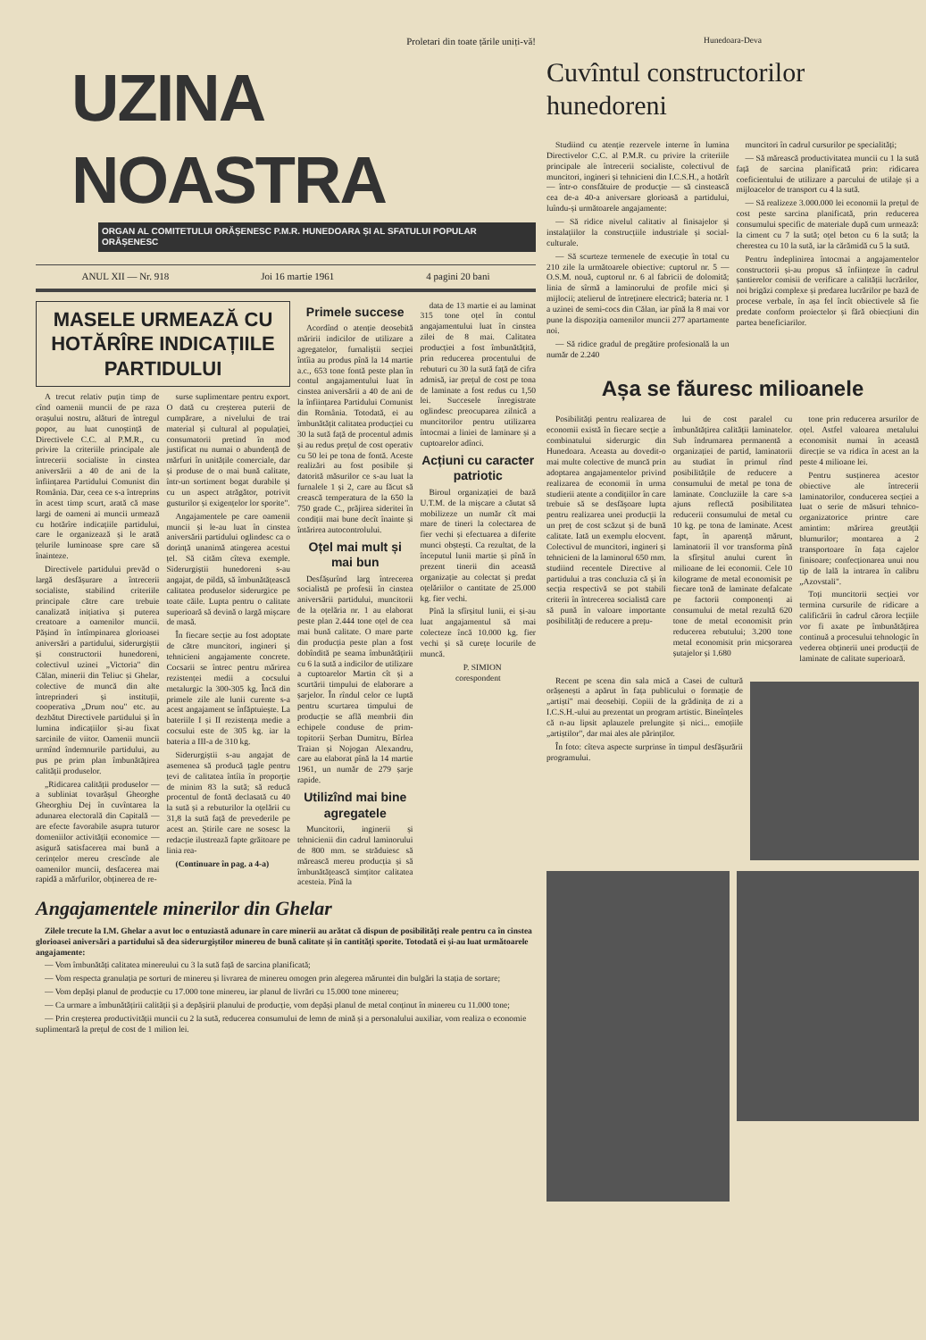Proletari din toate țările uniți-vă!
UZINA NOASTRA
ORGAN AL COMITETULUI ORĂȘENESC P.M.R. HUNEDOARA ȘI AL SFATULUI POPULAR ORĂȘENESC
ANUL XII — Nr. 918 Joi 16 martie 1961 4 pagini 20 bani
MASELE URMEAZĂ CU HOTĂRÎRE INDICAȚIILE PARTIDULUI
A trecut relativ puțin timp de cînd oamenii muncii de pe raza orașului nostru, alături de întregul popor, au luat cunoștință de Directivele C.C. al P.M.R., cu privire la criteriile principale ale întrecerii socialiste în cinstea aniversării a 40 de ani de la înființarea Partidului Comunist din România. Dar, ceea ce s-a întreprins în acest timp scurt, arată că mase largi de oameni ai muncii urmează cu hotărîre indicațiile partidului, care le organizează și le arată țelurile luminoase spre care să înainteze.
Directivele partidului prevăd o largă desfășurare a întrecerii socialiste, stabilind criteriile principale către care trebuie canalizată inițiativa și puterea creatoare a oamenilor muncii. Pășind în întîmpinarea glorioasei aniversări a partidului, siderurgiștii și constructorii hunedoreni, colectivul uzinei „Victoria" din Călan, minerii din Teliuc și Ghelar, colective de muncă din alte întreprinderi și instituții, cooperativa „Drum nou" etc. au dezbătut Directivele partidului și în lumina indicațiilor și-au fixat sarcinile de viitor. Oamenii muncii urmînd îndemnurile partidului, au pus pe prim plan îmbunătățirea calității produselor.
„Ridicarea calității produselor — a subliniat tovarășul Gheorghe Gheorghiu Dej în cuvîntarea la adunarea electorală din Capitală — are efecte favorabile asupra tuturor domeniilor activității economice — asigură satisfacerea mai bună a cerințelor mereu crescînde ale oamenilor muncii, desfacerea mai rapidă a mărfurilor, obținerea de re-
surse suplimentare pentru export. O dată cu creșterea puterii de cumpărare, a nivelului de trai material și cultural al populației, consumatorii pretind în mod justificat nu numai o abundență de mărfuri în unitățile comerciale, dar și produse de o mai bună calitate, într-un sortiment bogat durabile și cu un aspect atrăgător, potrivit gusturilor și exigențelor lor sporite".
Angajamentele pe care oamenii muncii și le-au luat în cinstea aniversării partidului oglindesc ca o dorință unanimă atingerea acestui țel. Să cităm cîteva exemple. Siderurgiștii hunedoreni s-au angajat, de pildă, să îmbunătățească calitatea produselor siderurgice pe toate căile. Lupta pentru o calitate superioară să devină o largă mișcare de masă.
În fiecare secție au fost adoptate de către muncitori, ingineri și tehnicieni angajamente concrete. Cocsarii se întrec pentru mărirea rezistenței medii a cocsului metalurgic la 300-305 kg. Încă din primele zile ale lunii curente s-a acest angajament se înfăptuiește. La bateriile I și II rezistența medie a cocsului este de 305 kg. iar la bateria a III-a de 310 kg.
Siderurgiștii s-au angajat de asemenea să producă țagle pentru țevi de calitatea întîia în proporție de minim 83 la sută; să reducă procentul de fontă declasată cu 40 la sută și a rebuturilor la oțelării cu 31,8 la sută față de prevederile pe acest an. Știrile care ne sosesc la redacție ilustrează fapte grăitoare pe linia rea-
(Continuare în pag. a 4-a)
Primele succese
Acordînd o atenție deosebită măririi indicilor de utilizare a agregatelor, furnaliștii secției întîia au produs pînă la 14 martie a.c., 653 tone fontă peste plan în contul angajamentului luat în cinstea aniversării a 40 de ani de la înființarea Partidului Comunist din România. Totodată, ei au îmbunătățit calitatea producției cu 30 la sută față de procentul admis și au redus prețul de cost operativ cu 50 lei pe tona de fontă. Aceste realizări au fost posibile și datorită măsurilor ce s-au luat la furnalele 1 și 2, care au făcut să crească temperatura de la 650 la 750 grade C., prăjirea sideritei în condiții mai bune decît înainte și întărirea autocontrolului.
Oțel mai mult și mai bun
Desfășurînd larg întrecerea socialistă pe profesii în cinstea aniversării partidului, muncitorii de la oțelăria nr. 1 au elaborat peste plan 2.444 tone oțel de cea mai bună calitate. O mare parte din producția peste plan a fost dobîndită pe seama îmbunătățirii cu 6 la sută a indicilor de utilizare a cuptoarelor Martin cît și a scurtării timpului de elaborare a șarjelor. În rîndul celor ce luptă pentru scurtarea timpului de producție se află membrii din echipele conduse de prim-topitorii Șerban Dumitru, Bîrlea Traian și Nojogan Alexandru, care au elaborat pînă la 14 martie 1961, un număr de 279 șarje rapide.
Utilizînd mai bine agregatele
Muncitorii, inginerii și tehnicienii din cadrul laminorului de 800 mm. se străduiesc să mărească mereu producția și să îmbunătățească simțitor calitatea acesteia. Pînă la
data de 13 martie ei au laminat 315 tone oțel în contul angajamentului luat în cinstea zilei de 8 mai. Calitatea producției a fost îmbunătățită, prin reducerea procentului de rebuturi cu 30 la sută față de cifra admisă, iar prețul de cost pe tona de laminate a fost redus cu 1,50 lei. Succesele înregistrate oglindesc preocuparea zilnică a muncitorilor pentru utilizarea întocmai a liniei de laminare și a cuptoarelor adînci.
Acțiuni cu caracter patriotic
Biroul organizației de bază U.T.M. de la mișcare a căutat să mobilizeze un număr cît mai mare de tineri la colectarea de fier vechi și efectuarea a diferite munci obștești. Ca rezultat, de la începutul lunii martie și pînă în prezent tinerii din această organizație au colectat și predat oțelăriilor o cantitate de 25.000 kg. fier vechi.
Pînă la sfîrșitul lunii, ei și-au luat angajamentul să mai colecteze încă 10.000 kg. fier vechi și să curețe locurile de muncă.
P. SIMION
corespondent
Angajamentele minerilor din Ghelar
Zilele trecute la I.M. Ghelar a avut loc o entuziastă adunare în care minerii au arătat că dispun de posibilități reale pentru ca în cinstea glorioasei aniversări a partidului să dea siderurgiștilor minereu de bună calitate și în cantități sporite. Totodată ei și-au luat următoarele angajamente:
— Vom îmbunătăți calitatea minereului cu 3 la sută față de sarcina planificată;
— Vom respecta granulația pe sorturi de minereu și livrarea de minereu omogen prin alegerea măruntei din bulgări la stația de sortare;
— Vom depăși planul de producție cu 17.000 tone minereu, iar planul de livrări cu 15.000 tone minereu;
— Ca urmare a îmbunătățirii calității și a depășirii planului de producție, vom depăși planul de metal conținut în minereu cu 11.000 tone;
— Prin creșterea productivității muncii cu 2 la sută, reducerea consumului de lemn de mină și a personalului auxiliar, vom realiza o economie suplimentară la prețul de cost de 1 milion lei.
Hunedoara-Deva
Cuvîntul constructorilor hunedoreni
Studiind cu atenție rezervele interne în lumina Directivelor C.C. al P.M.R. cu privire la criteriile principale ale întrecerii socialiste, colectivul de muncitori, ingineri și tehnicieni din I.C.S.H., a hotărît — într-o consfătuire de producție — să cinstească cea de-a 40-a aniversare glorioasă a partidului, luîndu-și următoarele angajamente:
— Să ridice nivelul calitativ al finisajelor și instalațiilor la construcțiile industriale și social-culturale.
— Să scurteze termenele de execuție în total cu 210 zile la următoarele obiective: cuptorul nr. 5 — O.S.M. nouă, cuptorul nr. 6 al fabricii de dolomită; linia de sîrmă a laminorului de profile mici și mijlocii; atelierul de întreținere electrică; bateria nr. 1 a uzinei de semi-cocs din Călan, iar pînă la 8 mai vor pune la dispoziția oamenilor muncii 277 apartamente noi.
— Să ridice gradul de pregătire profesională la un număr de 2.240
muncitori în cadrul cursurilor pe specialități;
— Să mărească productivitatea muncii cu 1 la sută față de sarcina planificată prin: ridicarea coeficientului de utilizare a parcului de utilaje și a mijloacelor de transport cu 4 la sută.
— Să realizeze 3.000.000 lei economii la prețul de cost peste sarcina planificată, prin reducerea consumului specific de materiale după cum urmează: la ciment cu 7 la sută; oțel beton cu 6 la sută; la cherestea cu 10 la sută, iar la cărămidă cu 5 la sută.
Pentru îndeplinirea întocmai a angajamentelor constructorii și-au propus să înființeze în cadrul șantierelor comisii de verificare a calității lucrărilor, noi brigăzi complexe și predarea lucrărilor pe bază de procese verbale, în așa fel încît obiectivele să fie predate conform proiectelor și fără obiecțiuni din partea beneficiarilor.
Așa se făuresc milioanele
Posibilități pentru realizarea de economii există în fiecare secție a combinatului siderurgic din Hunedoara. Aceasta au dovedit-o mai multe colective de muncă prin adoptarea angajamentelor privind realizarea de economii în urma studierii atente a condițiilor în care trebuie să se desfășoare lupta pentru realizarea unei producții la un preț de cost scăzut și de bună calitate. Iată un exemplu elocvent. Colectivul de muncitori, ingineri și tehnicieni de la laminorul 650 mm. studiind recentele Directive al partidului a tras concluzia că și în secția respectivă se pot stabili criterii în întrecerea socialistă care să pună în valoare importante posibilități de reducere a prețu-
lui de cost paralel cu îmbunătățirea calității laminatelor. Sub îndrumarea permanentă a organizației de partid, laminatorii au studiat în primul rînd posibilitățile de reducere a consumului de metal pe tona de laminate. Concluziile la care s-a ajuns reflectă posibilitatea reducerii consumului de metal cu 10 kg. pe tona de laminate. Acest fapt, în aparență mărunt, laminatorii îl vor transforma pînă la sfîrșitul anului curent în milioane de lei economii. Cele 10 kilograme de metal economisit pe fiecare tonă de laminate defalcate pe factorii componenți ai consumului de metal rezultă 620 tone de metal economisit prin reducerea rebutului; 3.200 tone metal economisit prin micșorarea șutajelor și 1.680
tone prin reducerea arsurilor de oțel. Astfel valoarea metalului economisit numai în această direcție se va ridica în acest an la peste 4 milioane lei.
Pentru susținerea acestor obiective ale întrecerii laminatorilor, conducerea secției a luat o serie de măsuri tehnico-organizatorice printre care amintim: mărirea greutății blumurilor; montarea a 2 transportoare în fața cajelor finisoare; confecționarea unui nou tip de lală la intrarea în calibru „Azovstali".
Toți muncitorii secției vor termina cursurile de ridicare a calificării în cadrul cărora lecțiile vor fi axate pe îmbunătățirea continuă a procesului tehnologic în vederea obținerii unei producții de laminate de calitate superioară.
Recent pe scena din sala mică a Casei de cultură orășenești a apărut în fața publicului o formație de „artiști" mai deosebiți. Copiii de la grădinița de zi a I.C.S.H.-ului au prezentat un program artistic. Bineînțeles că n-au lipsit aplauzele prelungite și nici... emoțiile „artiștilor", dar mai ales ale părinților.
În foto: cîteva aspecte surprinse în timpul desfășurării programului.